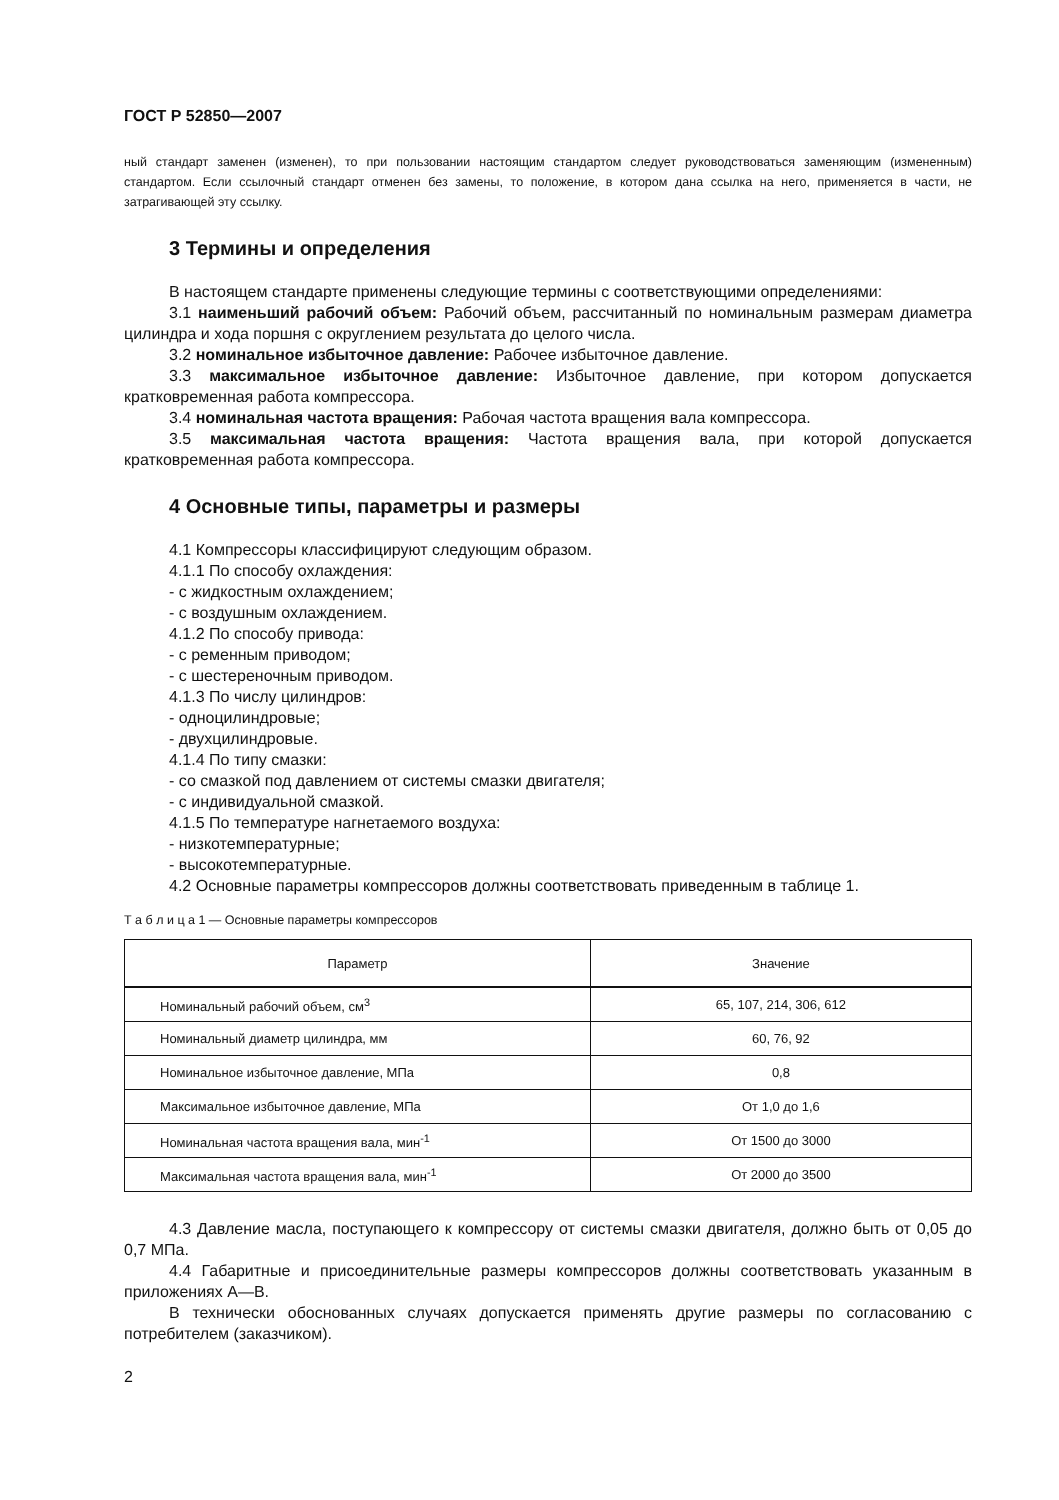ГОСТ Р 52850—2007
ный стандарт заменен (изменен), то при пользовании настоящим стандартом следует руководствоваться заменяющим (измененным) стандартом. Если ссылочный стандарт отменен без замены, то положение, в котором дана ссылка на него, применяется в части, не затрагивающей эту ссылку.
3 Термины и определения
В настоящем стандарте применены следующие термины с соответствующими определениями:
3.1 наименьший рабочий объем: Рабочий объем, рассчитанный по номинальным размерам диаметра цилиндра и хода поршня с округлением результата до целого числа.
3.2 номинальное избыточное давление: Рабочее избыточное давление.
3.3 максимальное избыточное давление: Избыточное давление, при котором допускается кратковременная работа компрессора.
3.4 номинальная частота вращения: Рабочая частота вращения вала компрессора.
3.5 максимальная частота вращения: Частота вращения вала, при которой допускается кратковременная работа компрессора.
4 Основные типы, параметры и размеры
4.1 Компрессоры классифицируют следующим образом.
4.1.1 По способу охлаждения:
- с жидкостным охлаждением;
- с воздушным охлаждением.
4.1.2 По способу привода:
- с ременным приводом;
- с шестереночным приводом.
4.1.3 По числу цилиндров:
- одноцилиндровые;
- двухцилиндровые.
4.1.4 По типу смазки:
- со смазкой под давлением от системы смазки двигателя;
- с индивидуальной смазкой.
4.1.5 По температуре нагнетаемого воздуха:
- низкотемпературные;
- высокотемпературные.
4.2 Основные параметры компрессоров должны соответствовать приведенным в таблице 1.
Т а б л и ц а 1 — Основные параметры компрессоров
| Параметр | Значение |
| --- | --- |
| Номинальный рабочий объем, см<sup>3</sup> | 65, 107, 214, 306, 612 |
| Номинальный диаметр цилиндра, мм | 60, 76, 92 |
| Номинальное избыточное давление, МПа | 0,8 |
| Максимальное избыточное давление, МПа | От 1,0 до 1,6 |
| Номинальная частота вращения вала, мин<sup>-1</sup> | От 1500 до 3000 |
| Максимальная частота вращения вала, мин<sup>-1</sup> | От 2000 до 3500 |
4.3 Давление масла, поступающего к компрессору от системы смазки двигателя, должно быть от 0,05 до 0,7 МПа.
4.4 Габаритные и присоединительные размеры компрессоров должны соответствовать указанным в приложениях А—В.
В технически обоснованных случаях допускается применять другие размеры по согласованию с потребителем (заказчиком).
2